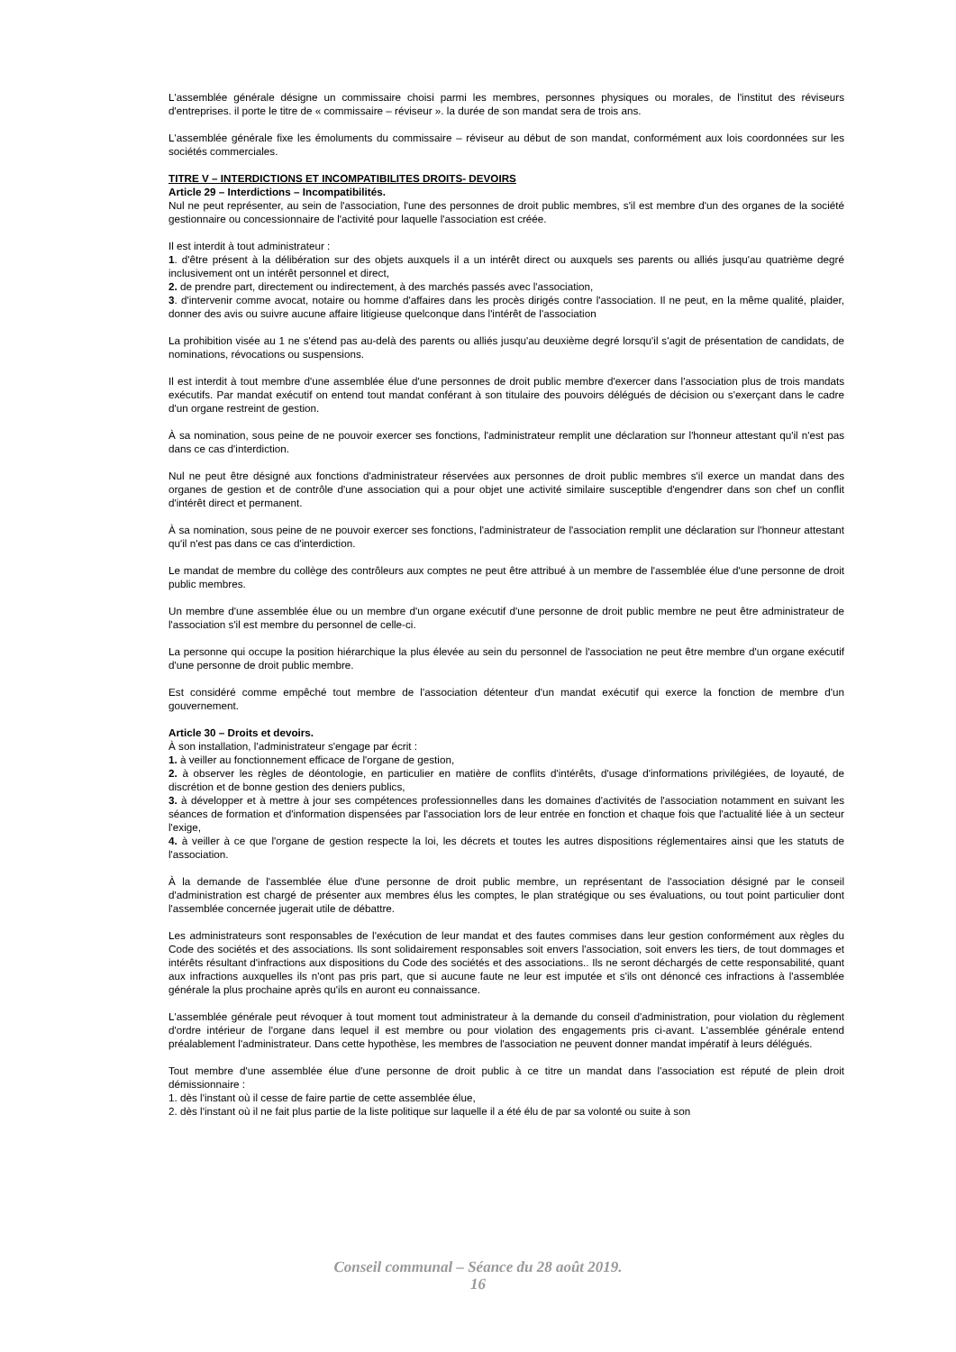L'assemblée générale désigne un commissaire choisi parmi les membres, personnes physiques ou morales, de l'institut des réviseurs d'entreprises. il porte le titre de « commissaire – réviseur ». la durée de son mandat sera de trois ans.
L'assemblée générale fixe les émoluments du commissaire – réviseur au début de son mandat, conformément aux lois coordonnées sur les sociétés commerciales.
TITRE V – INTERDICTIONS ET INCOMPATIBILITES DROITS- DEVOIRS
Article 29 – Interdictions – Incompatibilités.
Nul ne peut représenter, au sein de l'association, l'une des personnes de droit public membres, s'il est membre d'un des organes de la société gestionnaire ou concessionnaire de l'activité pour laquelle l'association est créée.
Il est interdit à tout administrateur :
1. d'être présent à la délibération sur des objets auxquels il a un intérêt direct ou auxquels ses parents ou alliés jusqu'au quatrième degré inclusivement ont un intérêt personnel et direct,
2. de prendre part, directement ou indirectement, à des marchés passés avec l'association,
3. d'intervenir comme avocat, notaire ou homme d'affaires dans les procès dirigés contre l'association. Il ne peut, en la même qualité, plaider, donner des avis ou suivre aucune affaire litigieuse quelconque dans l'intérêt de l'association
La prohibition visée au 1 ne s'étend pas au-delà des parents ou alliés jusqu'au deuxième degré lorsqu'il s'agit de présentation de candidats, de nominations, révocations ou suspensions.
Il est interdit à tout membre d'une assemblée élue d'une personnes de droit public membre d'exercer dans l'association plus de trois mandats exécutifs. Par mandat exécutif on entend tout mandat conférant à son titulaire des pouvoirs délégués de décision ou s'exerçant dans le cadre d'un organe restreint de gestion.
À sa nomination, sous peine de ne pouvoir exercer ses fonctions, l'administrateur remplit une déclaration sur l'honneur attestant qu'il n'est pas dans ce cas d'interdiction.
Nul ne peut être désigné aux fonctions d'administrateur réservées aux personnes de droit public membres s'il exerce un mandat dans des organes de gestion et de contrôle d'une association qui a pour objet une activité similaire susceptible d'engendrer dans son chef un conflit d'intérêt direct et permanent.
À sa nomination, sous peine de ne pouvoir exercer ses fonctions, l'administrateur de l'association remplit une déclaration sur l'honneur attestant qu'il n'est pas dans ce cas d'interdiction.
Le mandat de membre du collège des contrôleurs aux comptes ne peut être attribué à un membre de l'assemblée élue d'une personne de droit public membres.
Un membre d'une assemblée élue ou un membre d'un organe exécutif d'une personne de droit public membre ne peut être administrateur de l'association s'il est membre du personnel de celle-ci.
La personne qui occupe la position hiérarchique la plus élevée au sein du personnel de l'association ne peut être membre d'un organe exécutif d'une personne de droit public membre.
Est considéré comme empêché tout membre de l'association détenteur d'un mandat exécutif qui exerce la fonction de membre d'un gouvernement.
Article 30 – Droits et devoirs.
À son installation, l'administrateur s'engage par écrit :
1. à veiller au fonctionnement efficace de l'organe de gestion,
2. à observer les règles de déontologie, en particulier en matière de conflits d'intérêts, d'usage d'informations privilégiées, de loyauté, de discrétion et de bonne gestion des deniers publics,
3. à développer et à mettre à jour ses compétences professionnelles dans les domaines d'activités de l'association notamment en suivant les séances de formation et d'information dispensées par l'association lors de leur entrée en fonction et chaque fois que l'actualité liée à un secteur l'exige,
4. à veiller à ce que l'organe de gestion respecte la loi, les décrets et toutes les autres dispositions réglementaires ainsi que les statuts de l'association.
À la demande de l'assemblée élue d'une personne de droit public membre, un représentant de l'association désigné par le conseil d'administration est chargé de présenter aux membres élus les comptes, le plan stratégique ou ses évaluations, ou tout point particulier dont l'assemblée concernée jugerait utile de débattre.
Les administrateurs sont responsables de l'exécution de leur mandat et des fautes commises dans leur gestion conformément aux règles du Code des sociétés et des associations. Ils sont solidairement responsables soit envers l'association, soit envers les tiers, de tout dommages et intérêts résultant d'infractions aux dispositions du Code des sociétés et des associations.. Ils ne seront déchargés de cette responsabilité, quant aux infractions auxquelles ils n'ont pas pris part, que si aucune faute ne leur est imputée et s'ils ont dénoncé ces infractions à l'assemblée générale la plus prochaine après qu'ils en auront eu connaissance.
L'assemblée générale peut révoquer à tout moment tout administrateur à la demande du conseil d'administration, pour violation du règlement d'ordre intérieur de l'organe dans lequel il est membre ou pour violation des engagements pris ci-avant. L'assemblée générale entend préalablement l'administrateur. Dans cette hypothèse, les membres de l'association ne peuvent donner mandat impératif à leurs délégués.
Tout membre d'une assemblée élue d'une personne de droit public à ce titre un mandat dans l'association est réputé de plein droit démissionnaire :
1. dès l'instant où il cesse de faire partie de cette assemblée élue,
2. dès l'instant où il ne fait plus partie de la liste politique sur laquelle il a été élu de par sa volonté ou suite à son
Conseil communal – Séance du 28 août 2019.
16